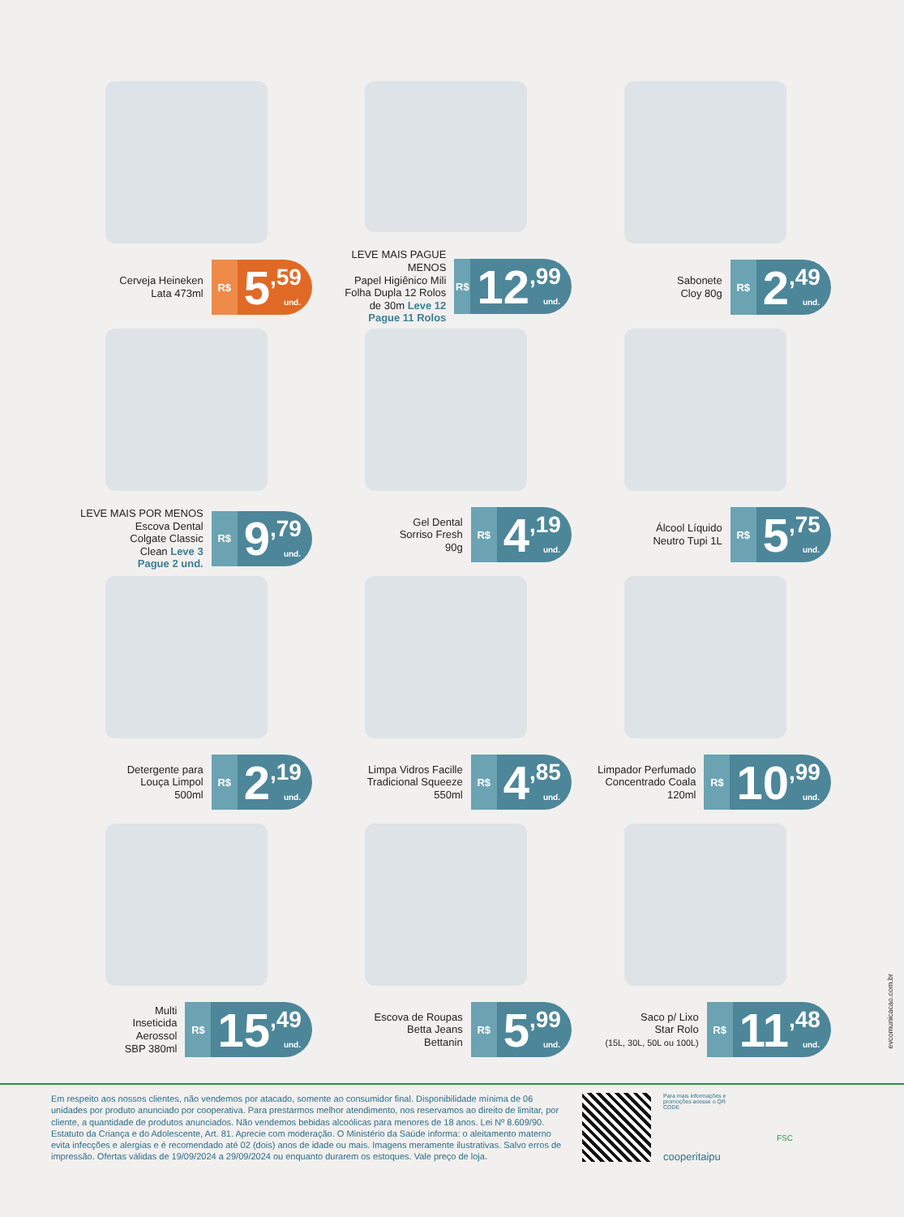Cerveja Heineken
Lata 473ml
R$
5,59 und.
LEVE MAIS PAGUE MENOS
Papel Higiênico Mili
Folha Dupla 12 Rolos
de 30m Leve 12
Pague 11 Rolos
R$
12,99 und.
Sabonete
Cloy 80g
R$
2,49 und.
LEVE MAIS POR MENOS
Escova Dental
Colgate Classic
Clean Leve 3
Pague 2 und.
R$
9,79 und.
Gel Dental
Sorriso Fresh
90g
R$
4,19 und.
Álcool Líquido
Neutro Tupi 1L
R$
5,75 und.
Detergente para
Louça Limpol
500ml
R$
2,19 und.
Limpa Vidros Facille
Tradicional Squeeze
550ml
R$
4,85 und.
Limpador Perfumado
Concentrado Coala
120ml
R$
10,99 und.
Multi
Inseticida
Aerossol
SBP 380ml
R$
15,49 und.
Escova de Roupas
Betta Jeans
Bettanin
R$
5,99 und.
Saco p/ Lixo
Star Rolo
(15L, 30L, 50L ou 100L)
R$
11,48 und.
evcomunicacao.com.br
Em respeito aos nossos clientes, não vendemos por atacado, somente ao consumidor final. Disponibilidade mínima de 06 unidades por produto anunciado por cooperativa. Para prestarmos melhor atendimento, nos reservamos ao direito de limitar, por cliente, a quantidade de produtos anunciados. Não vendemos bebidas alcoólicas para menores de 18 anos. Lei Nº 8.609/90. Estatuto da Criança e do Adolescente, Art. 81. Aprecie com moderação. O Ministério da Saúde informa: o aleitamento materno evita infecções e alergias e é recomendado até 02 (dois) anos de idade ou mais. Imagens meramente ilustrativas. Salvo erros de impressão. Ofertas válidas de 19/09/2024 a 29/09/2024 ou enquanto durarem os estoques. Vale preço de loja.
Para mais informações e promoções acesse o QR CODE
cooperitaipu
FSC